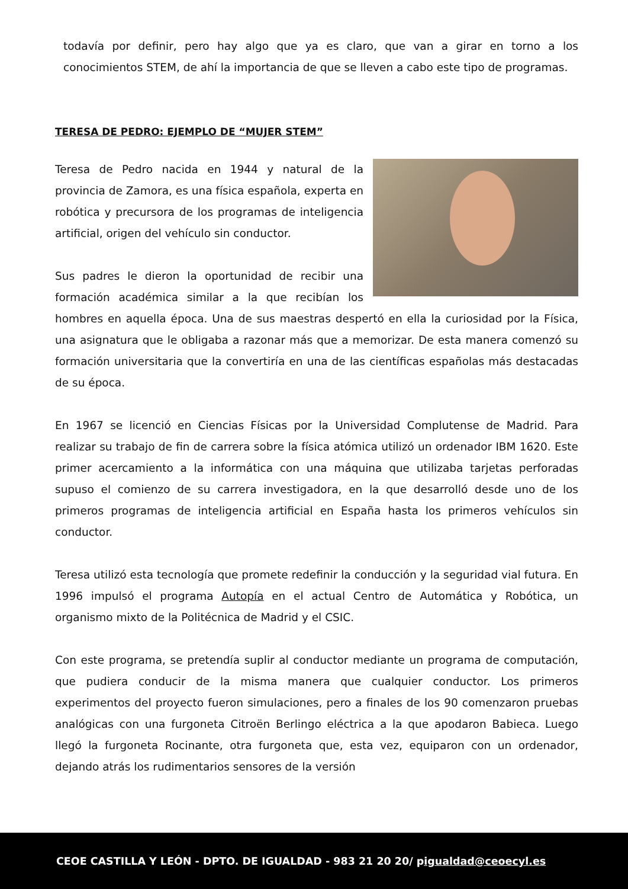todavía por definir, pero hay algo que ya es claro, que van a girar en torno a los conocimientos STEM, de ahí la importancia de que se lleven a cabo este tipo de programas.
TERESA DE PEDRO: EJEMPLO DE “MUJER STEM”
Teresa de Pedro nacida en 1944 y natural de la provincia de Zamora, es una física española, experta en robótica y precursora de los programas de inteligencia artificial, origen del vehículo sin conductor.
Sus padres le dieron la oportunidad de recibir una formación académica similar a la que recibían los hombres en aquella época. Una de sus maestras despertó en ella la curiosidad por la Física, una asignatura que le obligaba a razonar más que a memorizar. De esta manera comenzó su formación universitaria que la convertiría en una de las científicas españolas más destacadas de su época.
En 1967 se licenció en Ciencias Físicas por la Universidad Complutense de Madrid. Para realizar su trabajo de fin de carrera sobre la física atómica utilizó un ordenador IBM 1620. Este primer acercamiento a la informática con una máquina que utilizaba tarjetas perforadas supuso el comienzo de su carrera investigadora, en la que desarrolló desde uno de los primeros programas de inteligencia artificial en España hasta los primeros vehículos sin conductor.
Teresa utilizó esta tecnología que promete redefinir la conducción y la seguridad vial futura. En 1996 impulsó el programa Autopía en el actual Centro de Automática y Robótica, un organismo mixto de la Politécnica de Madrid y el CSIC.
Con este programa, se pretendía suplir al conductor mediante un programa de computación, que pudiera conducir de la misma manera que cualquier conductor. Los primeros experimentos del proyecto fueron simulaciones, pero a finales de los 90 comenzaron pruebas analógicas con una furgoneta Citroën Berlingo eléctrica a la que apodaron Babieca. Luego llegó la furgoneta Rocinante, otra furgoneta que, esta vez, equiparon con un ordenador, dejando atrás los rudimentarios sensores de la versión
CEOE CASTILLA Y LEÓN - DPTO. DE IGUALDAD - 983 21 20 20/ pigualdad@ceoecyl.es